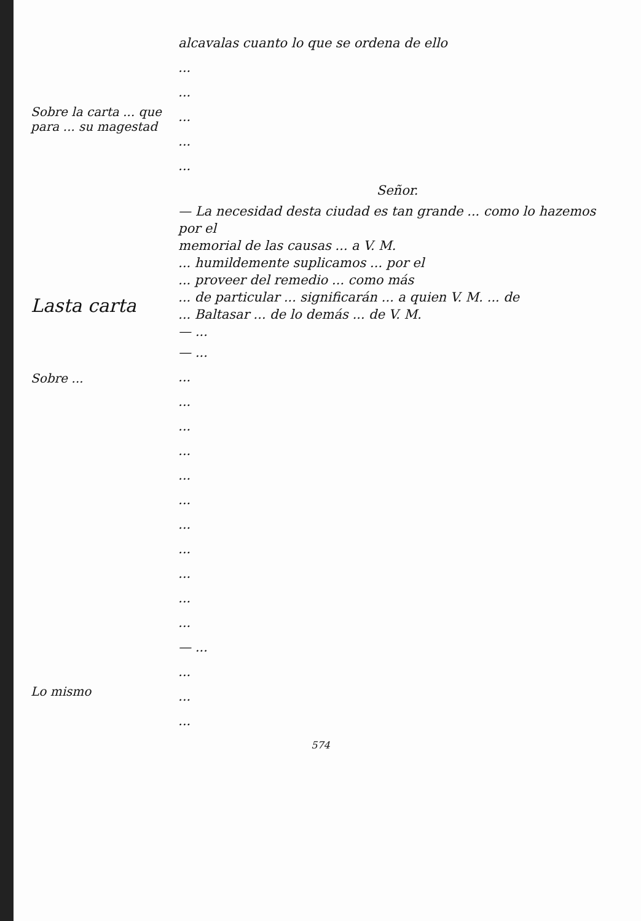alcavalas cuanto lo que se ordena de ello
...
...
Sobre la carta ... que para ... su magestad
...
...
...
Señor.
Lasta carta
— La necesidad desta ciudad es tan grande ... como lo hazemos por el
memorial de las causas ... a V. M.
... humildemente suplicamos ... por el
... proveer del remedio ... como más
... de particular ... significarán ... a quien V. M. ... de
... Baltasar ... de lo demás ... de V. M.
— ...
Sobre ...
— ...
...
...
...
...
...
...
...
...
...
...
...
Lo mismo
— ...
...
...
...
574